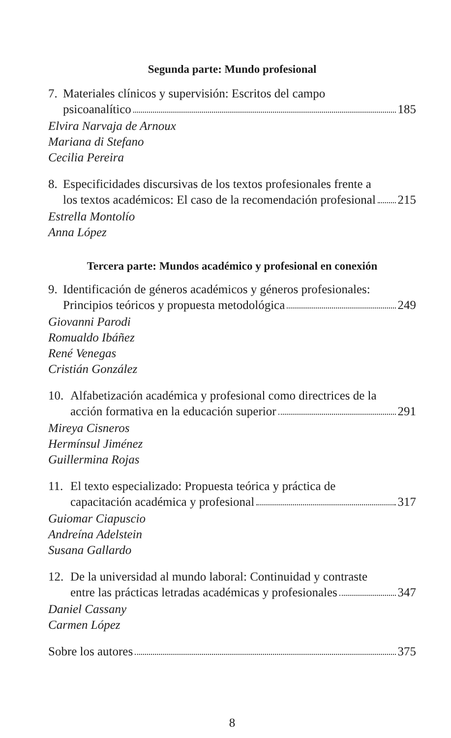Segunda parte: Mundo profesional
7. Materiales clínicos y supervisión: Escritos del campo
psicoanalítico 185
Elvira Narvaja de Arnoux
Mariana di Stefano
Cecilia Pereira
8. Especificidades discursivas de los textos profesionales frente a
los textos académicos: El caso de la recomendación profesional 215
Estrella Montolío
Anna López
Tercera parte: Mundos académico y profesional en conexión
9. Identificación de géneros académicos y géneros profesionales:
Principios teóricos y propuesta metodológica 249
Giovanni Parodi
Romualdo Ibáñez
René Venegas
Cristián González
10. Alfabetización académica y profesional como directrices de la
acción formativa en la educación superior 291
Mireya Cisneros
Hermínsul Jiménez
Guillermina Rojas
11. El texto especializado: Propuesta teórica y práctica de
capacitación académica y profesional 317
Guiomar Ciapuscio
Andreína Adelstein
Susana Gallardo
12. De la universidad al mundo laboral: Continuidad y contraste
entre las prácticas letradas académicas y profesionales 347
Daniel Cassany
Carmen López
Sobre los autores 375
8